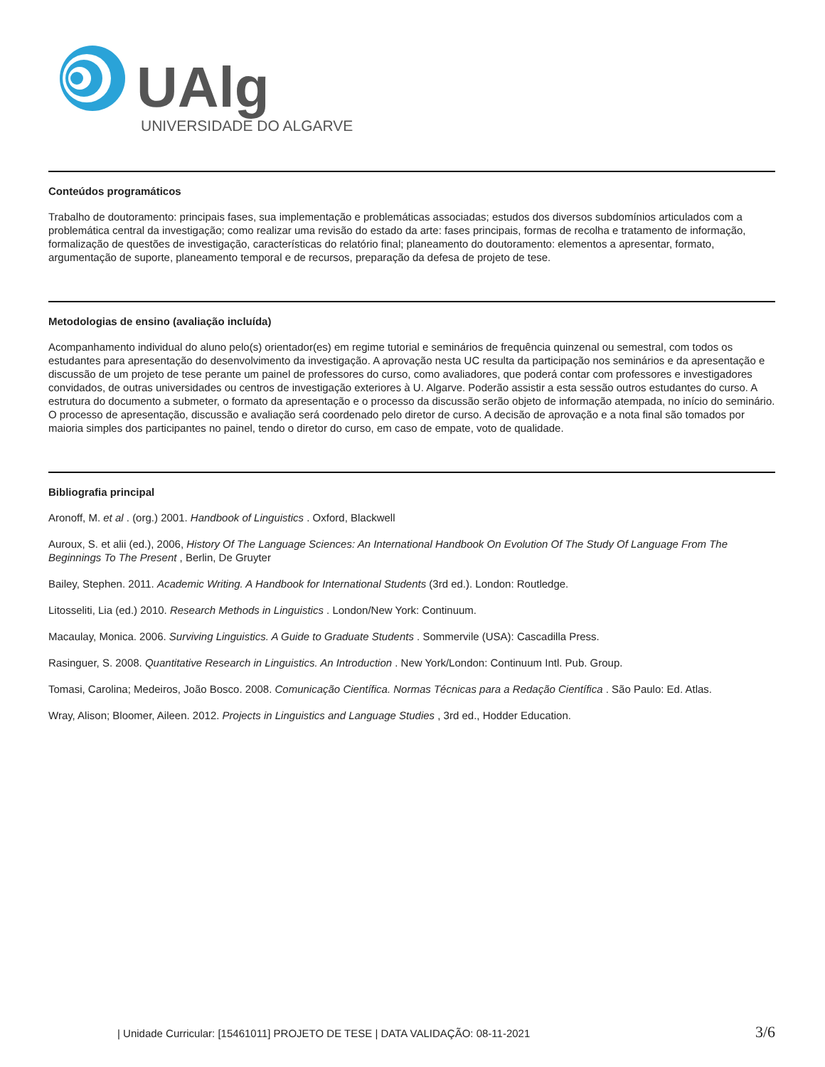UAlg
UNIVERSIDADE DO ALGARVE
Conteúdos programáticos
Trabalho de doutoramento: principais fases, sua implementação e problemáticas associadas; estudos dos diversos subdomínios articulados com a problemática central da investigação; como realizar uma revisão do estado da arte: fases principais, formas de recolha e tratamento de informação, formalização de questões de investigação, características do relatório final; planeamento do doutoramento: elementos a apresentar, formato, argumentação de suporte, planeamento temporal e de recursos, preparação da defesa de projeto de tese.
Metodologias de ensino (avaliação incluída)
Acompanhamento individual do aluno pelo(s) orientador(es) em regime tutorial e seminários de frequência quinzenal ou semestral, com todos os estudantes para apresentação do desenvolvimento da investigação. A aprovação nesta UC resulta da participação nos seminários e da apresentação e discussão de um projeto de tese perante um painel de professores do curso, como avaliadores, que poderá contar com professores e investigadores convidados, de outras universidades ou centros de investigação exteriores à U. Algarve. Poderão assistir a esta sessão outros estudantes do curso. A estrutura do documento a submeter, o formato da apresentação e o processo da discussão serão objeto de informação atempada, no início do seminário. O processo de apresentação, discussão e avaliação será coordenado pelo diretor de curso. A decisão de aprovação e a nota final são tomados por maioria simples dos participantes no painel, tendo o diretor do curso, em caso de empate, voto de qualidade.
Bibliografia principal
Aronoff, M. et al . (org.) 2001. Handbook of Linguistics . Oxford, Blackwell
Auroux, S. et alii (ed.), 2006, History Of The Language Sciences: An International Handbook On Evolution Of The Study Of Language From The Beginnings To The Present , Berlin, De Gruyter
Bailey, Stephen. 2011. Academic Writing. A Handbook for International Students (3rd ed.). London: Routledge.
Litosseliti, Lia (ed.) 2010. Research Methods in Linguistics . London/New York: Continuum.
Macaulay, Monica. 2006. Surviving Linguistics. A Guide to Graduate Students . Sommervile (USA): Cascadilla Press.
Rasinguer, S. 2008. Quantitative Research in Linguistics. An Introduction . New York/London: Continuum Intl. Pub. Group.
Tomasi, Carolina; Medeiros, João Bosco. 2008. Comunicação Científica. Normas Técnicas para a Redação Científica . São Paulo: Ed. Atlas.
Wray, Alison; Bloomer, Aileen. 2012. Projects in Linguistics and Language Studies , 3rd ed., Hodder Education.
| Unidade Curricular: [15461011] PROJETO DE TESE | DATA VALIDAÇÃO: 08-11-2021 3/6